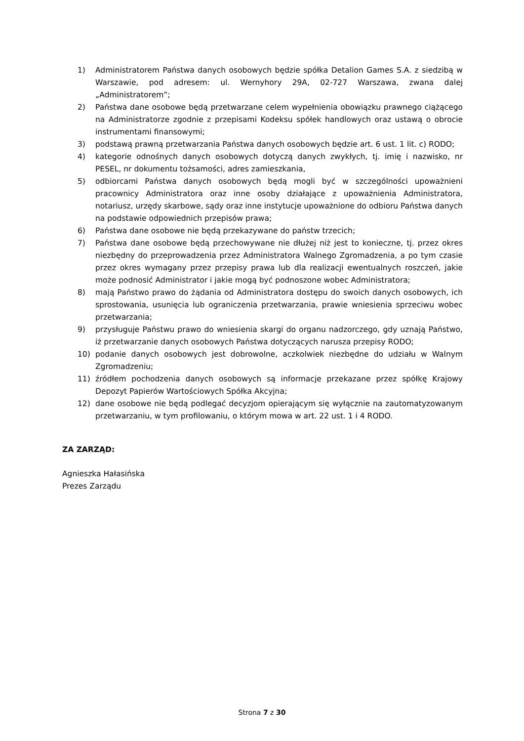1) Administratorem Państwa danych osobowych będzie spółka Detalion Games S.A. z siedzibą w Warszawie, pod adresem: ul. Wernyhory 29A, 02-727 Warszawa, zwana dalej „Administratorem”;
2) Państwa dane osobowe będą przetwarzane celem wypełnienia obowiązku prawnego ciążącego na Administratorze zgodnie z przepisami Kodeksu spółek handlowych oraz ustawą o obrocie instrumentami finansowymi;
3) podstawą prawną przetwarzania Państwa danych osobowych będzie art. 6 ust. 1 lit. c) RODO;
4) kategorie odnośnych danych osobowych dotyczą danych zwykłych, tj. imię i nazwisko, nr PESEL, nr dokumentu tożsamości, adres zamieszkania,
5) odbiorcami Państwa danych osobowych będą mogli być w szczególności upoważnieni pracownicy Administratora oraz inne osoby działające z upoważnienia Administratora, notariusz, urzędy skarbowe, sądy oraz inne instytucje upoważnione do odbioru Państwa danych na podstawie odpowiednich przepisów prawa;
6) Państwa dane osobowe nie będą przekazywane do państw trzecich;
7) Państwa dane osobowe będą przechowywane nie dłużej niż jest to konieczne, tj. przez okres niezbędny do przeprowadzenia przez Administratora Walnego Zgromadzenia, a po tym czasie przez okres wymagany przez przepisy prawa lub dla realizacji ewentualnych roszczeń, jakie może podnosić Administrator i jakie mogą być podnoszone wobec Administratora;
8) mają Państwo prawo do żądania od Administratora dostępu do swoich danych osobowych, ich sprostowania, usunięcia lub ograniczenia przetwarzania, prawie wniesienia sprzeciwu wobec przetwarzania;
9) przysługuje Państwu prawo do wniesienia skargi do organu nadzorczego, gdy uznają Państwo, iż przetwarzanie danych osobowych Państwa dotyczących narusza przepisy RODO;
10) podanie danych osobowych jest dobrowolne, aczkolwiek niezbędne do udziału w Walnym Zgromadzeniu;
11) źródłem pochodzenia danych osobowych są informacje przekazane przez spółkę Krajowy Depozyt Papierów Wartościowych Spółka Akcyjna;
12) dane osobowe nie będą podlegać decyzjom opierającym się wyłącznie na zautomatyzowanym przetwarzaniu, w tym profilowaniu, o którym mowa w art. 22 ust. 1 i 4 RODO.
ZA ZARZĄD:
Agnieszka Hałasińska
Prezes Zarządu
Strona 7 z 30